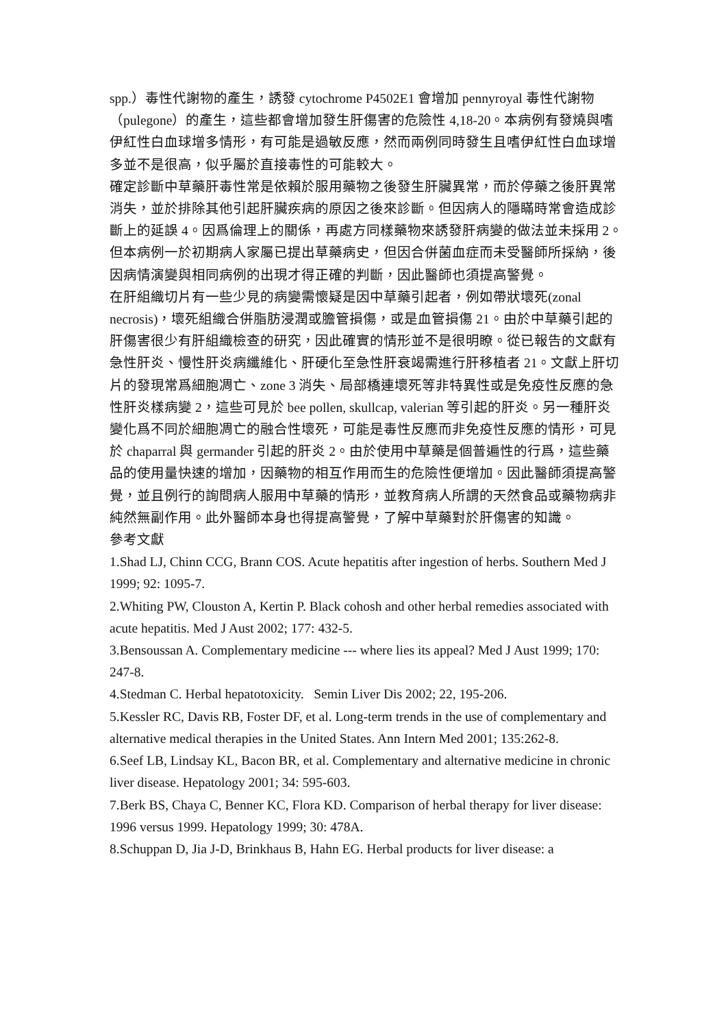spp.）毒性代謝物的產生，誘發 cytochrome P4502E1 會增加 pennyroyal 毒性代謝物（pulegone）的產生，這些都會增加發生肝傷害的危險性 4,18-20。本病例有發燒與嗜伊紅性白血球增多情形，有可能是過敏反應，然而兩例同時發生且嗜伊紅性白血球增多並不是很高，似乎屬於直接毒性的可能較大。
確定診斷中草藥肝毒性常是依賴於服用藥物之後發生肝臟異常，而於停藥之後肝異常消失，並於排除其他引起肝臟疾病的原因之後來診斷。但因病人的隱瞞時常會造成診斷上的延誤 4。因爲倫理上的關係，再處方同樣藥物來誘發肝病變的做法並未採用 2。但本病例一於初期病人家屬已提出草藥病史，但因合併菌血症而未受醫師所採納，後因病情演變與相同病例的出現才得正確的判斷，因此醫師也須提高警覺。
在肝組織切片有一些少見的病變需懷疑是因中草藥引起者，例如帶狀壞死(zonal necrosis)，壞死組織合併脂肪浸潤或膽管損傷，或是血管損傷 21。由於中草藥引起的肝傷害很少有肝組織檢查的研究，因此確實的情形並不是很明瞭。從已報告的文獻有急性肝炎、慢性肝炎病纖維化、肝硬化至急性肝衰竭需進行肝移植者 21。文獻上肝切片的發現常爲細胞凋亡、zone 3 消失、局部橋連壞死等非特異性或是免疫性反應的急性肝炎樣病變 2，這些可見於 bee pollen, skullcap, valerian 等引起的肝炎。另一種肝炎變化爲不同於細胞凋亡的融合性壞死，可能是毒性反應而非免疫性反應的情形，可見於 chaparral 與 germander 引起的肝炎 2。由於使用中草藥是個普遍性的行爲，這些藥品的使用量快速的增加，因藥物的相互作用而生的危險性便增加。因此醫師須提高警覺，並且例行的詢問病人服用中草藥的情形，並教育病人所謂的天然食品或藥物病非純然無副作用。此外醫師本身也得提高警覺，了解中草藥對於肝傷害的知識。
參考文獻
1.Shad LJ, Chinn CCG, Brann COS. Acute hepatitis after ingestion of herbs. Southern Med J 1999; 92: 1095-7.
2.Whiting PW, Clouston A, Kertin P. Black cohosh and other herbal remedies associated with acute hepatitis. Med J Aust 2002; 177: 432-5.
3.Bensoussan A. Complementary medicine --- where lies its appeal? Med J Aust 1999; 170: 247-8.
4.Stedman C. Herbal hepatotoxicity. Semin Liver Dis 2002; 22, 195-206.
5.Kessler RC, Davis RB, Foster DF, et al. Long-term trends in the use of complementary and alternative medical therapies in the United States. Ann Intern Med 2001; 135:262-8.
6.Seef LB, Lindsay KL, Bacon BR, et al. Complementary and alternative medicine in chronic liver disease. Hepatology 2001; 34: 595-603.
7.Berk BS, Chaya C, Benner KC, Flora KD. Comparison of herbal therapy for liver disease: 1996 versus 1999. Hepatology 1999; 30: 478A.
8.Schuppan D, Jia J-D, Brinkhaus B, Hahn EG. Herbal products for liver disease: a